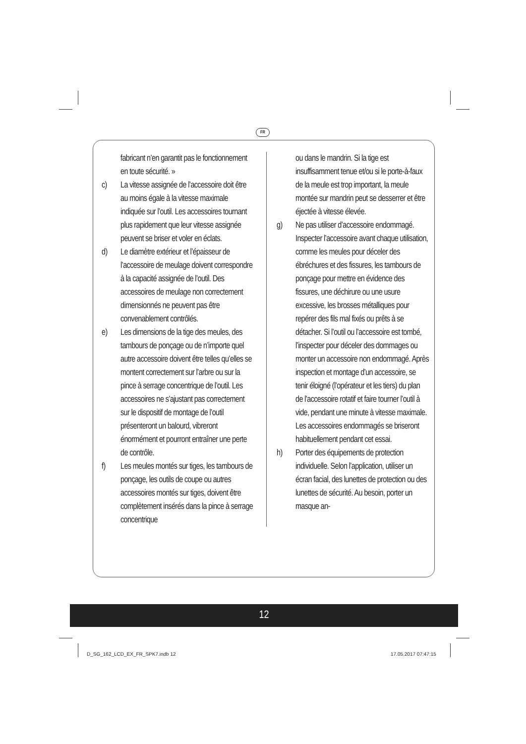FR
fabricant n’en garantit pas le fonctionnement en toute sécurité. »
c) La vitesse assignée de l’accessoire doit être au moins égale à la vitesse maximale indiquée sur l’outil. Les accessoires tournant plus rapidement que leur vitesse assignée peuvent se briser et voler en éclats.
d) Le diamètre extérieur et l’épaisseur de l’accessoire de meulage doivent correspondre à la capacité assignée de l’outil. Des accessoires de meulage non correctement dimensionnés ne peuvent pas être convenablement contrôlés.
e) Les dimensions de la tige des meules, des tambours de ponçage ou de n’importe quel autre accessoire doivent être telles qu’elles se montent correctement sur l’arbre ou sur la pince à serrage concentrique de l’outil. Les accessoires ne s’ajustant pas correctement sur le dispositif de montage de l’outil présenteront un balourd, vibreront énormément et pourront entraîner une perte de contrôle.
f) Les meules montés sur tiges, les tambours de ponçage, les outils de coupe ou autres accessoires montés sur tiges, doivent être complètement insérés dans la pince à serrage concentrique
ou dans le mandrin. Si la tige est insuffisamment tenue et/ou si le porte-à-faux de la meule est trop important, la meule montée sur mandrin peut se desserrer et être éjectée à vitesse élevée.
g) Ne pas utiliser d’accessoire endommagé. Inspecter l’accessoire avant chaque utilisation, comme les meules pour déceler des ébréchures et des fissures, les tambours de ponçage pour mettre en évidence des fissures, une déchirure ou une usure excessive, les brosses métalliques pour repérer des fils mal fixés ou prêts à se détacher. Si l’outil ou l’accessoire est tombé, l’inspecter pour déceler des dommages ou monter un accessoire non endommagé. Après inspection et montage d’un accessoire, se tenir éloigné (l’opérateur et les tiers) du plan de l’accessoire rotatif et faire tourner l’outil à vide, pendant une minute à vitesse maximale. Les accessoires endommagés se briseront habituellement pendant cet essai.
h) Porter des équipements de protection individuelle. Selon l’application, utiliser un écran facial, des lunettes de protection ou des lunettes de sécurité. Au besoin, porter un masque an-
12
D_SG_162_LCD_EX_FR_SPK7.indb 12
17.05.2017 07:47:15